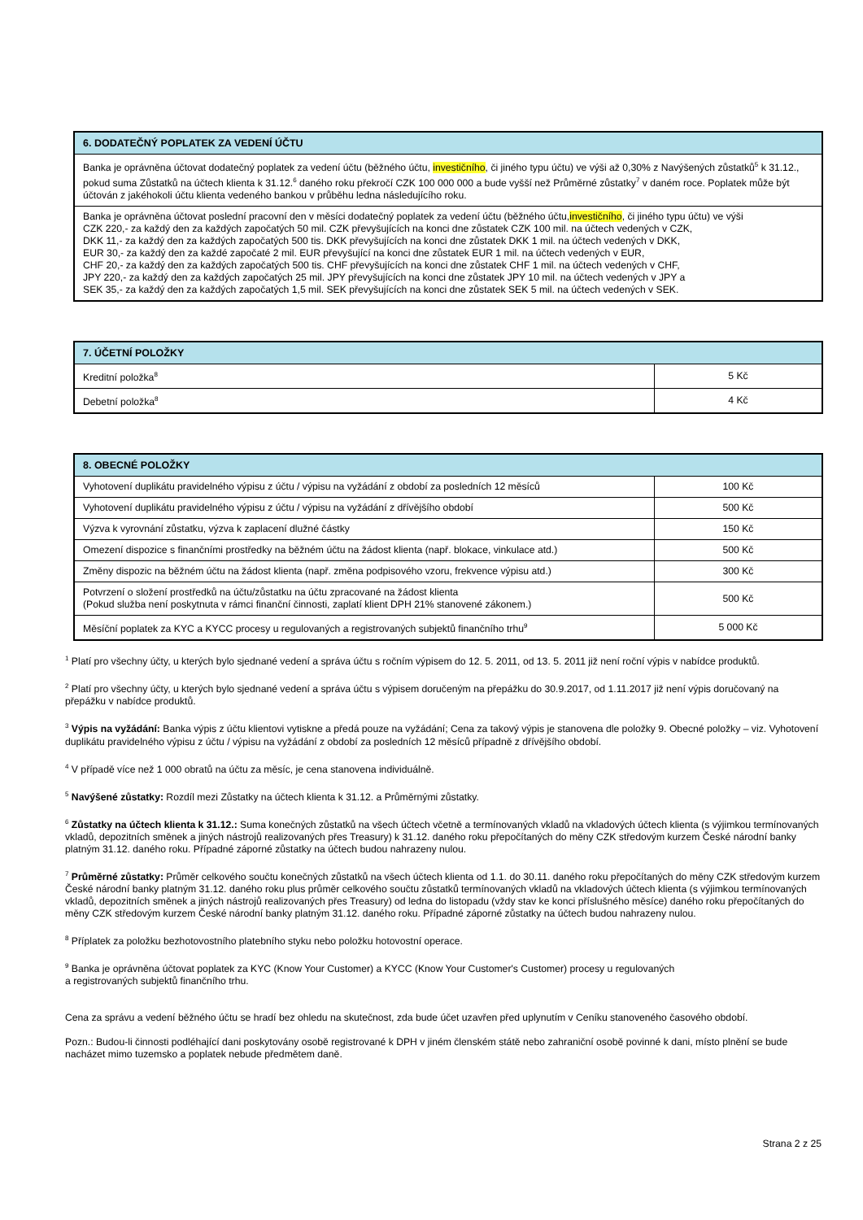| 6. DODATEČNÝ POPLATEK ZA VEDENÍ ÚČTU |
| --- |
| Banka je oprávněna účtovat dodatečný poplatek za vedení účtu (běžného účtu, investičního , či jiného typu účtu) ve výši až 0,30% z Navýšených zůstatků<sup>5</sup> k 31.12., pokud suma Zůstatků na účtech klienta k 31.12.<sup>6</sup> daného roku překročí CZK 100 000 000 a bude vyšší než Průměrné zůstatky<sup>7</sup> v daném roce. Poplatek může být účtován z jakéhokoli účtu klienta vedeného bankou v průběhu ledna následujícího roku. |
| Banka je oprávněna účtovat poslední pracovní den v měsíci dodatečný poplatek za vedení účtu (běžného účtu, investičního , či jiného typu účtu) ve výši CZK 220,- za každý den za každých započatých 50 mil. CZK převyšujících na konci dne zůstatek CZK 100 mil. na účtech vedených v CZK, DKK 11,- za každý den za každých započatých 500 tis. DKK převyšujících na konci dne zůstatek DKK 1 mil. na účtech vedených v DKK, EUR 30,- za každý den za každé započaté 2 mil. EUR převyšující na konci dne zůstatek EUR 1 mil. na účtech vedených v EUR, CHF 20,- za každý den za každých započatých 500 tis. CHF převyšujících na konci dne zůstatek CHF 1 mil. na účtech vedených v CHF, JPY 220,- za každý den za každých započatých 25 mil. JPY převyšujících na konci dne zůstatek JPY 10 mil. na účtech vedených v JPY a SEK 35,- za každý den za každých započatých 1,5 mil. SEK převyšujících na konci dne zůstatek SEK 5 mil. na účtech vedených v SEK. |
| 7. ÚČETNÍ POLOŽKY | |
| --- | --- |
| Kreditní položka<sup>8</sup> | 5 Kč |
| Debetní položka<sup>8</sup> | 4 Kč |
| 8. OBECNÉ POLOŽKY | |
| --- | --- |
| Vyhotovení duplikátu pravidelného výpisu z účtu / výpisu na vyžádání z období za posledních 12 měsíců | 100 Kč |
| Vyhotovení duplikátu pravidelného výpisu z účtu / výpisu na vyžádání z dřívějšího období | 500 Kč |
| Výzva k vyrovnání zůstatku, výzva k zaplacení dlužné částky | 150 Kč |
| Omezení dispozice s finančními prostředky na běžném účtu na žádost klienta (např. blokace, vinkulace atd.) | 500 Kč |
| Změny dispozic na běžném účtu na žádost klienta (např. změna podpisového vzoru, frekvence výpisu atd.) | 300 Kč |
| Potvrzení o složení prostředků na účtu/zůstatku na účtu zpracované na žádost klienta (Pokud služba není poskytnuta v rámci finanční činnosti, zaplatí klient DPH 21% stanovené zákonem.) | 500 Kč |
| Měsíční poplatek za KYC a KYCC procesy u regulovaných a registrovaných subjektů finančního trhu<sup>9</sup> | 5 000 Kč |
<sup>1</sup> Platí pro všechny účty, u kterých bylo sjednané vedení a správa účtu s ročním výpisem do 12. 5. 2011, od 13. 5. 2011 již není roční výpis v nabídce produktů.
<sup>2</sup> Platí pro všechny účty, u kterých bylo sjednané vedení a správa účtu s výpisem doručeným na přepážku do 30.9.2017, od 1.11.2017 již není výpis doručovaný na přepážku v nabídce produktů.
<sup>3</sup> Výpis na vyžádání: Banka výpis z účtu klientovi vytiskne a předá pouze na vyžádání; Cena za takový výpis je stanovena dle položky 9. Obecné položky – viz. Vyhotovení duplikátu pravidelného výpisu z účtu / výpisu na vyžádání z období za posledních 12 měsíců případně z dřívějšího období.
<sup>4</sup> V případě více než 1 000 obratů na účtu za měsíc, je cena stanovena individuálně.
<sup>5</sup> Navýšené zůstatky: Rozdíl mezi Zůstatky na účtech klienta k 31.12. a Průměrnými zůstatky.
<sup>6</sup> Zůstatky na účtech klienta k 31.12.: Suma konečných zůstatků na všech účtech včetně a termínovaných vkladů na vkladových účtech klienta (s výjimkou termínovaných vkladů, depozitních směnek a jiných nástrojů realizovaných přes Treasury) k 31.12. daného roku přepočítaných do měny CZK středovým kurzem České národní banky platným 31.12. daného roku. Případné záporné zůstatky na účtech budou nahrazeny nulou.
<sup>7</sup> Průměrné zůstatky: Průměr celkového součtu konečných zůstatků na všech účtech klienta od 1.1. do 30.11. daného roku přepočítaných do měny CZK středovým kurzem České národní banky platným 31.12. daného roku plus průměr celkového součtu zůstatků termínovaných vkladů na vkladových účtech klienta (s výjimkou termínovaných vkladů, depozitních směnek a jiných nástrojů realizovaných přes Treasury) od ledna do listopadu (vždy stav ke konci příslušného měsíce) daného roku přepočítaných do měny CZK středovým kurzem České národní banky platným 31.12. daného roku. Případné záporné zůstatky na účtech budou nahrazeny nulou.
<sup>8</sup> Příplatek za položku bezhotovostního platebního styku nebo položku hotovostní operace.
<sup>9</sup> Banka je oprávněna účtovat poplatek za KYC (Know Your Customer) a KYCC (Know Your Customer's Customer) procesy u regulovaných
a registrovaných subjektů finančního trhu.
Cena za správu a vedení běžného účtu se hradí bez ohledu na skutečnost, zda bude účet uzavřen před uplynutím v Ceníku stanoveného časového období.
Pozn.: Budou-li činnosti podléhající dani poskytovány osobě registrované k DPH v jiném členském státě nebo zahraniční osobě povinné k dani, místo plnění se bude nacházet mimo tuzemsko a poplatek nebude předmětem daně.
Strana 2 z 25